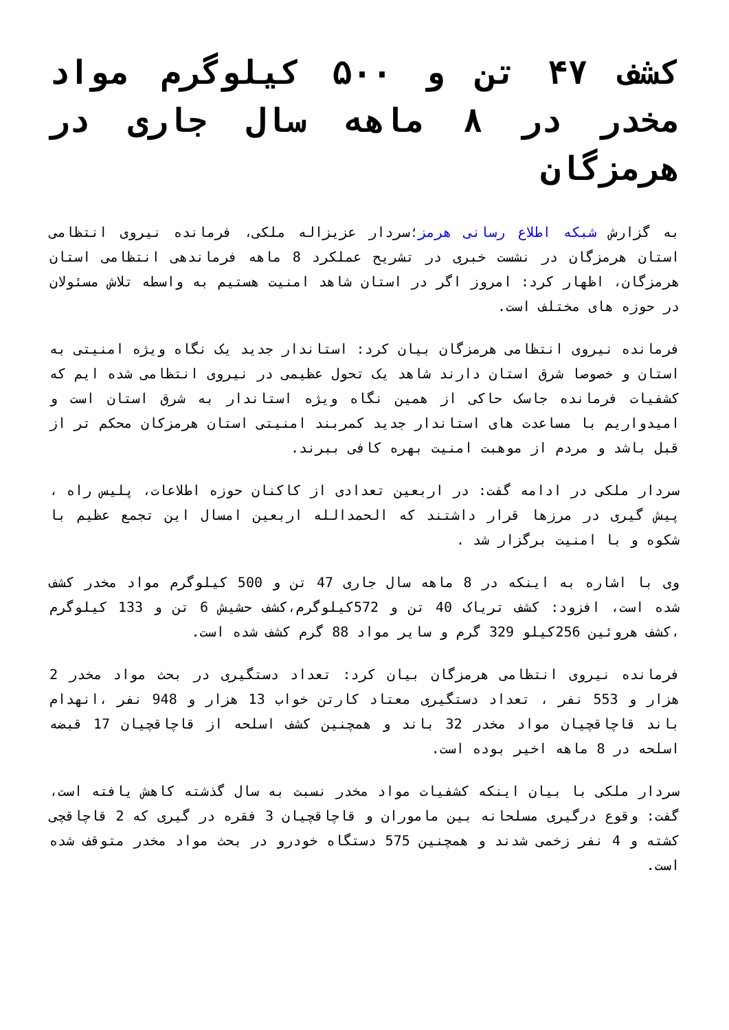کشف ۴۷ تن و ۵۰۰ کیلوگرم مواد مخدر در ۸ ماهه سال جاری در هرمزگان
به گزارش شبکه اطلاع رسانی هرمز؛سردار عزیزاله ملکی، فرمانده نیروی انتظامی استان هرمزگان در نشست خبری در تشریح عملکرد 8 ماهه فرماندهی انتظامی استان هرمزگان، اظهار کرد: امروز اگر در استان شاهد امنیت هستیم به واسطه تلاش مسئولان در حوزه های مختلف است.
فرمانده نیروی انتظامی هرمزگان بیان کرد: استاندار جدید یک نگاه ویژه امنیتی به استان و خصوصا شرق استان دارند شاهد یک تحول عظیمی در نیروی انتظامی شده ایم که کشفیات فرمانده جاسک حاکی از همین نگاه ویژه استاندار به شرق استان است و امیدواریم با مساعدت های استاندار جدید کمربند امنیتی استان هرمزکان محکم تر از قبل باشد و مردم از موهبت امنیت بهره کافی ببرند.
سردار ملکی در ادامه گفت: در اربعین تعدادی از کاکنان حوزه اطلاعات، پلیس راه ، پیش گیری در مرزها قرار داشتند که الحمدالله اربعین امسال این تجمع عظیم با شکوه و با امنیت برگزار شد .
وی با اشاره به اینکه در 8 ماهه سال جاری 47 تن و 500 کیلوگرم مواد مخدر کشف شده است، افزود: کشف تریاک 40 تن و 572کیلوگرم،کشف حشیش 6 تن و 133 کیلوگرم ،کشف هروئین 256کیلو 329 گرم و سایر مواد 88 گرم کشف شده است.
فرمانده نیروی انتظامی هرمزگان بیان کرد: تعداد دستگیری در بحث مواد مخدر 2 هزار و 553 نفر ، تعداد دستگیری معتاد کارتن خواب 13 هزار و 948 نفر ،انهدام باند قاچاقچیان مواد مخدر 32 باند و همچنین کشف اسلحه از قاچاقچیان 17 قبضه اسلحه در 8 ماهه اخیر بوده است.
سردار ملکی با بیان اینکه کشفیات مواد مخدر نسبت به سال گذشته کاهش یافته است، گفت: وقوع درگیری مسلحانه بین ماموران و قاچاقچیان 3 فقره در گیری که 2 قاچاقچی کشته و 4 نفر زخمی شدند و همچنین 575 دستگاه خودرو در بحث مواد مخدر متوقف شده است.